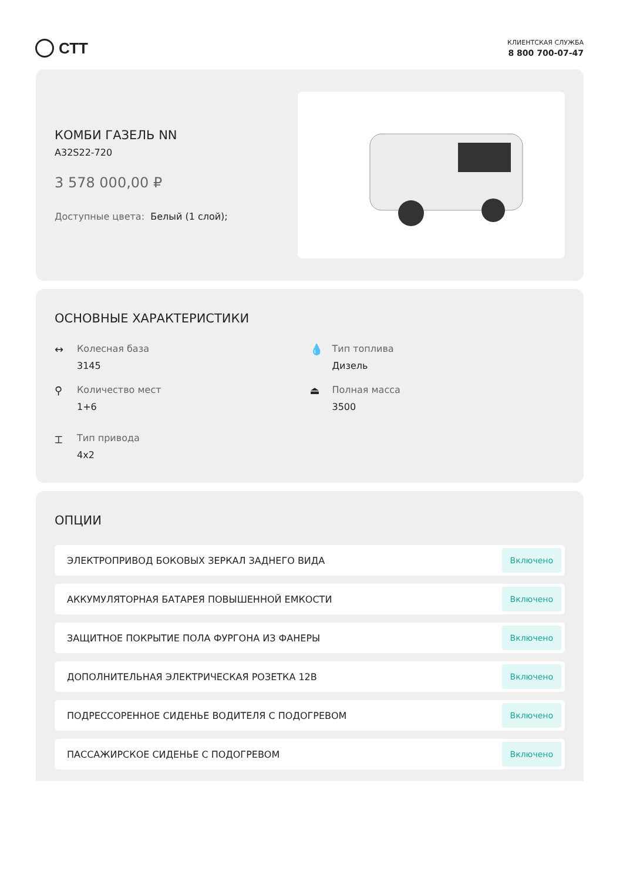СТТ
КЛИЕНТСКАЯ СЛУЖБА
8 800 700-07-47
КОМБИ ГАЗЕЛЬ NN
A32S22-720
3 578 000,00 ₽
Доступные цвета: Белый (1 слой);
ОСНОВНЫЕ ХАРАКТЕРИСТИКИ
↔ Колесная база
3145
💧 Тип топлива
Дизель
⚲ Количество мест
1+6
⏏ Полная масса
3500
⌶ Тип привода
4x2
ОПЦИИ
ЭЛЕКТРОПРИВОД БОКОВЫХ ЗЕРКАЛ ЗАДНЕГО ВИДА Включено
АККУМУЛЯТОРНАЯ БАТАРЕЯ ПОВЫШЕННОЙ ЕМКОСТИ Включено
ЗАЩИТНОЕ ПОКРЫТИЕ ПОЛА ФУРГОНА ИЗ ФАНЕРЫ Включено
ДОПОЛНИТЕЛЬНАЯ ЭЛЕКТРИЧЕСКАЯ РОЗЕТКА 12В Включено
ПОДРЕССОРЕННОЕ СИДЕНЬЕ ВОДИТЕЛЯ С ПОДОГРЕВОМ Включено
ПАССАЖИРСКОЕ СИДЕНЬЕ С ПОДОГРЕВОМ Включено